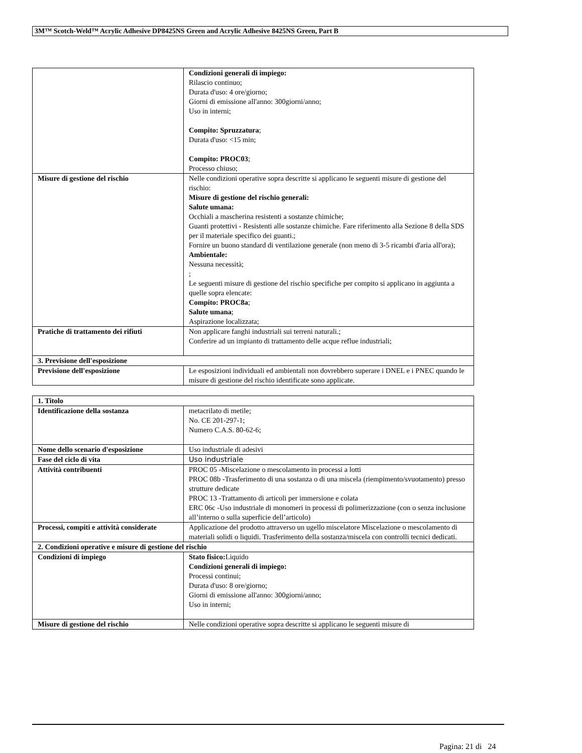3M™ Scotch-Weld™ Acrylic Adhesive DP8425NS Green and Acrylic Adhesive 8425NS Green, Part B
| | Condizioni generali di impiego: Rilascio continuo; Durata d'uso: 4 ore/giorno; Giorni di emissione all'anno: 300giorni/anno; Uso in interni; Compito: Spruzzatura ; Durata d'uso: <15 min; Compito: PROC03 ; Processo chiuso; |
| Misure di gestione del rischio | Nelle condizioni operative sopra descritte si applicano le seguenti misure di gestione del rischio: Misure di gestione del rischio generali: Salute umana: Occhiali a mascherina resistenti a sostanze chimiche; Guanti protettivi - Resistenti alle sostanze chimiche. Fare riferimento alla Sezione 8 della SDS per il materiale specifico dei guanti.; Fornire un buono standard di ventilazione generale (non meno di 3-5 ricambi d'aria all'ora); Ambientale: Nessuna necessità; ; Le seguenti misure di gestione del rischio specifiche per compito si applicano in aggiunta a quelle sopra elencate: Compito: PROC8a ; Salute umana ; Aspirazione localizzata; |
| Pratiche di trattamento dei rifiuti | Non applicare fanghi industriali sui terreni naturali.; Conferire ad un impianto di trattamento delle acque reflue industriali; |
| 3. Previsione dell'esposizione | |
| Previsione dell'esposizione | Le esposizioni individuali ed ambientali non dovrebbero superare i DNEL e i PNEC quando le misure di gestione del rischio identificate sono applicate. |
| 1. Titolo | |
| Identificazione della sostanza | metacrilato di metile; No. CE 201-297-1; Numero C.A.S. 80-62-6; |
| Nome dello scenario d'esposizione | Uso industriale di adesivi |
| Fase del ciclo di vita | Uso industriale |
| Attività contribuenti | PROC 05 -Miscelazione o mescolamento in processi a lotti PROC 08b -Trasferimento di una sostanza o di una miscela (riempimento/svuotamento) presso strutture dedicate PROC 13 -Trattamento di articoli per immersione e colata ERC 06c -Uso industriale di monomeri in processi di polimerizzazione (con o senza inclusione all’interno o sulla superficie dell’articolo) |
| Processi, compiti e attività considerate | Applicazione del prodotto attraverso un ugello miscelatore Miscelazione o mescolamento di materiali solidi o liquidi. Trasferimento della sostanza/miscela con controlli tecnici dedicati. |
| 2. Condizioni operative e misure di gestione del rischio | |
| Condizioni di impiego | Stato fisico: Liquido Condizioni generali di impiego: Processi continui; Durata d'uso: 8 ore/giorno; Giorni di emissione all'anno: 300giorni/anno; Uso in interni; |
| Misure di gestione del rischio | Nelle condizioni operative sopra descritte si applicano le seguenti misure di |
Pagina: 21 di 24